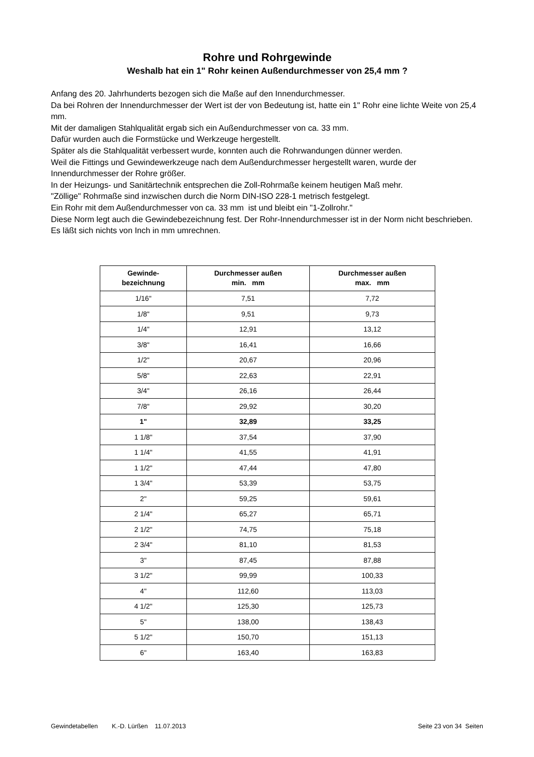Rohre und Rohrgewinde
Weshalb hat ein 1" Rohr keinen Außendurchmesser von 25,4 mm ?
Anfang des 20. Jahrhunderts bezogen sich die Maße auf den Innendurchmesser.
Da bei Rohren der Innendurchmesser der Wert ist der von Bedeutung ist, hatte ein 1" Rohr eine lichte Weite von 25,4 mm.
Mit der damaligen Stahlqualität ergab sich ein Außendurchmesser von ca. 33 mm.
Dafür wurden auch die Formstücke und Werkzeuge hergestellt.
Später als die Stahlqualität verbessert wurde, konnten auch die Rohrwandungen dünner werden.
Weil die Fittings und Gewindewerkzeuge nach dem Außendurchmesser hergestellt waren, wurde der Innendurchmesser der Rohre größer.
In der Heizungs- und Sanitärtechnik entsprechen die Zoll-Rohrmaße keinem heutigen Maß mehr.
"Zöllige" Rohrmaße sind inzwischen durch die Norm DIN-ISO 228-1 metrisch festgelegt.
Ein Rohr mit dem Außendurchmesser von ca. 33 mm ist und bleibt ein "1-Zollrohr."
Diese Norm legt auch die Gewindebezeichnung fest. Der Rohr-Innendurchmesser ist in der Norm nicht beschrieben. Es läßt sich nichts von Inch in mm umrechnen.
| Gewinde- bezeichnung | Durchmesser außen min. mm | Durchmesser außen max. mm |
| --- | --- | --- |
| 1/16" | 7,51 | 7,72 |
| 1/8" | 9,51 | 9,73 |
| 1/4" | 12,91 | 13,12 |
| 3/8" | 16,41 | 16,66 |
| 1/2" | 20,67 | 20,96 |
| 5/8" | 22,63 | 22,91 |
| 3/4" | 26,16 | 26,44 |
| 7/8" | 29,92 | 30,20 |
| 1" | 32,89 | 33,25 |
| 1 1/8" | 37,54 | 37,90 |
| 1 1/4" | 41,55 | 41,91 |
| 1 1/2" | 47,44 | 47,80 |
| 1 3/4" | 53,39 | 53,75 |
| 2" | 59,25 | 59,61 |
| 2 1/4" | 65,27 | 65,71 |
| 2 1/2" | 74,75 | 75,18 |
| 2 3/4" | 81,10 | 81,53 |
| 3" | 87,45 | 87,88 |
| 3 1/2" | 99,99 | 100,33 |
| 4" | 112,60 | 113,03 |
| 4 1/2" | 125,30 | 125,73 |
| 5" | 138,00 | 138,43 |
| 5 1/2" | 150,70 | 151,13 |
| 6" | 163,40 | 163,83 |
Gewindetabellen K.-D. Lürßen 11.07.2013 Seite 23 von 34 Seiten